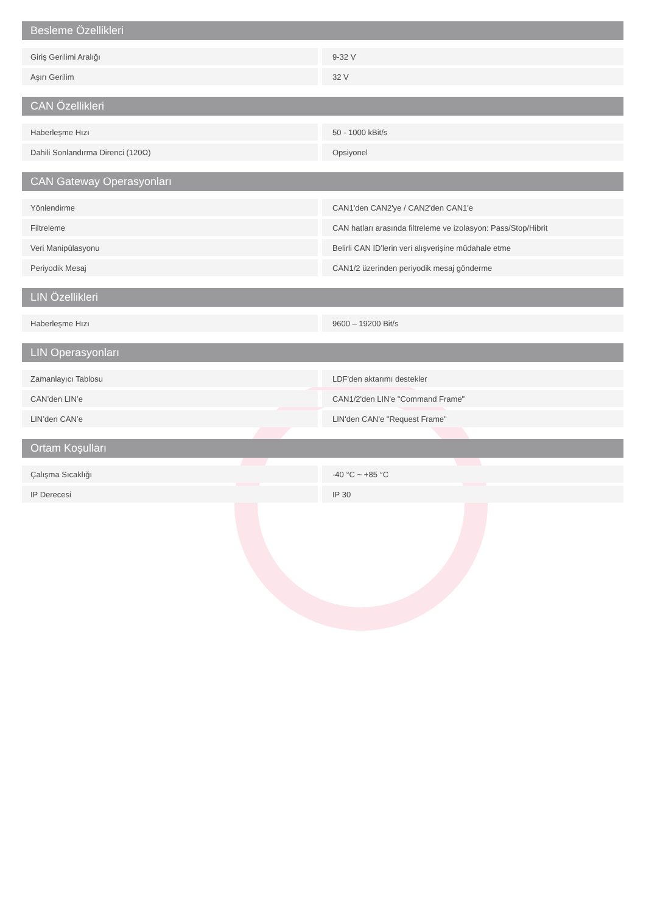Besleme Özellikleri
| Giriş Gerilimi Aralığı | 9-32 V |
| Aşırı Gerilim | 32 V |
CAN Özellikleri
| Haberleşme Hızı | 50 - 1000 kBit/s |
| Dahili Sonlandırma Direnci (120Ω) | Opsiyonel |
CAN Gateway Operasyonları
| Yönlendirme | CAN1'den CAN2'ye / CAN2'den CAN1'e |
| Filtreleme | CAN hatları arasında filtreleme ve izolasyon: Pass/Stop/Hibrit |
| Veri Manipülasyonu | Belirli CAN ID'lerin veri alışverişine müdahale etme |
| Periyodik Mesaj | CAN1/2 üzerinden periyodik mesaj gönderme |
LIN Özellikleri
| Haberleşme Hızı | 9600 – 19200 Bit/s |
LIN Operasyonları
| Zamanlayıcı Tablosu | LDF'den aktarımı destekler |
| CAN’den LIN’e | CAN1/2'den LIN'e "Command Frame" |
| LIN’den CAN’e | LIN'den CAN'e "Request Frame" |
Ortam Koşulları
| Çalışma Sıcaklığı | -40 °C ~ +85 °C |
| IP Derecesi | IP 30 |